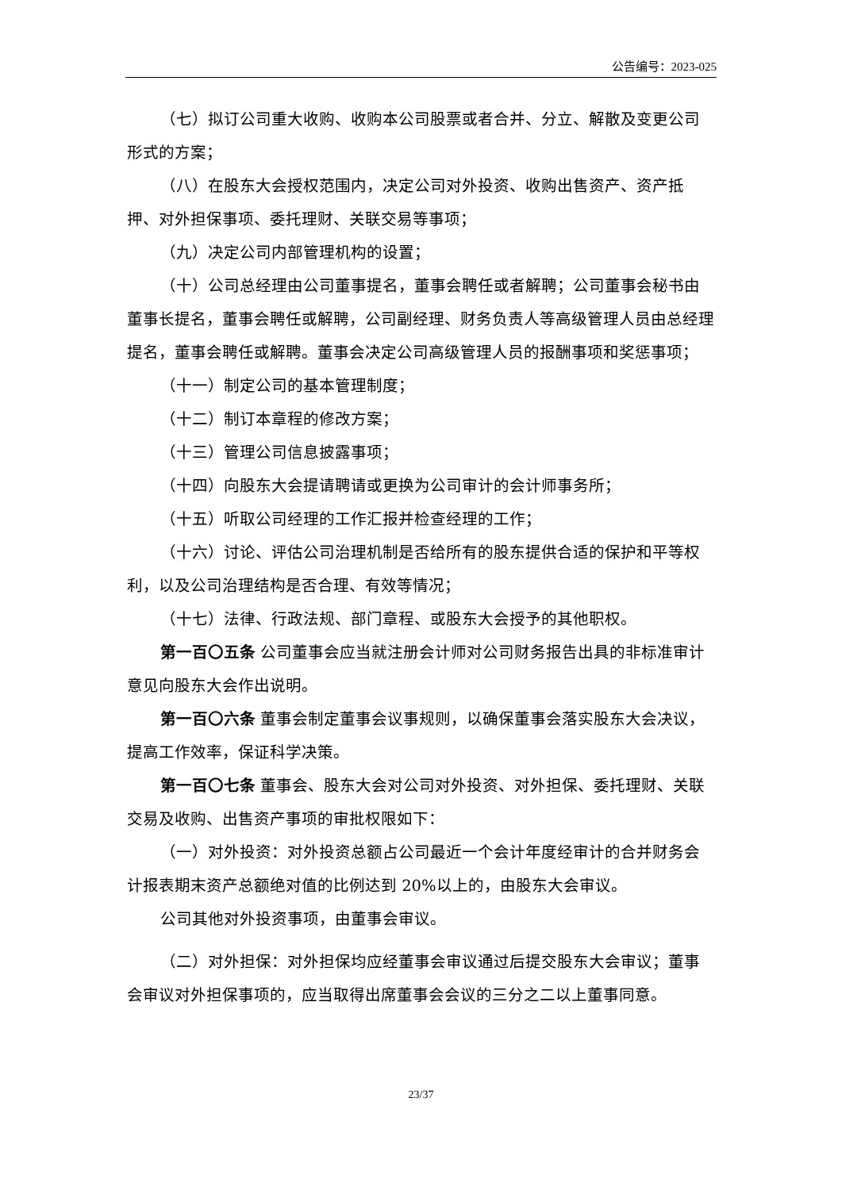公告编号：2023-025
（七）拟订公司重大收购、收购本公司股票或者合并、分立、解散及变更公司形式的方案；
（八）在股东大会授权范围内，决定公司对外投资、收购出售资产、资产抵押、对外担保事项、委托理财、关联交易等事项；
（九）决定公司内部管理机构的设置；
（十）公司总经理由公司董事提名，董事会聘任或者解聘；公司董事会秘书由董事长提名，董事会聘任或解聘，公司副经理、财务负责人等高级管理人员由总经理提名，董事会聘任或解聘。董事会决定公司高级管理人员的报酬事项和奖惩事项；
（十一）制定公司的基本管理制度；
（十二）制订本章程的修改方案；
（十三）管理公司信息披露事项；
（十四）向股东大会提请聘请或更换为公司审计的会计师事务所；
（十五）听取公司经理的工作汇报并检查经理的工作；
（十六）讨论、评估公司治理机制是否给所有的股东提供合适的保护和平等权利，以及公司治理结构是否合理、有效等情况；
（十七）法律、行政法规、部门章程、或股东大会授予的其他职权。
第一百〇五条 公司董事会应当就注册会计师对公司财务报告出具的非标准审计意见向股东大会作出说明。
第一百〇六条 董事会制定董事会议事规则，以确保董事会落实股东大会决议，提高工作效率，保证科学决策。
第一百〇七条 董事会、股东大会对公司对外投资、对外担保、委托理财、关联交易及收购、出售资产事项的审批权限如下：
（一）对外投资：对外投资总额占公司最近一个会计年度经审计的合并财务会计报表期末资产总额绝对值的比例达到 20%以上的，由股东大会审议。
公司其他对外投资事项，由董事会审议。
（二）对外担保：对外担保均应经董事会审议通过后提交股东大会审议；董事会审议对外担保事项的，应当取得出席董事会会议的三分之二以上董事同意。
23/37